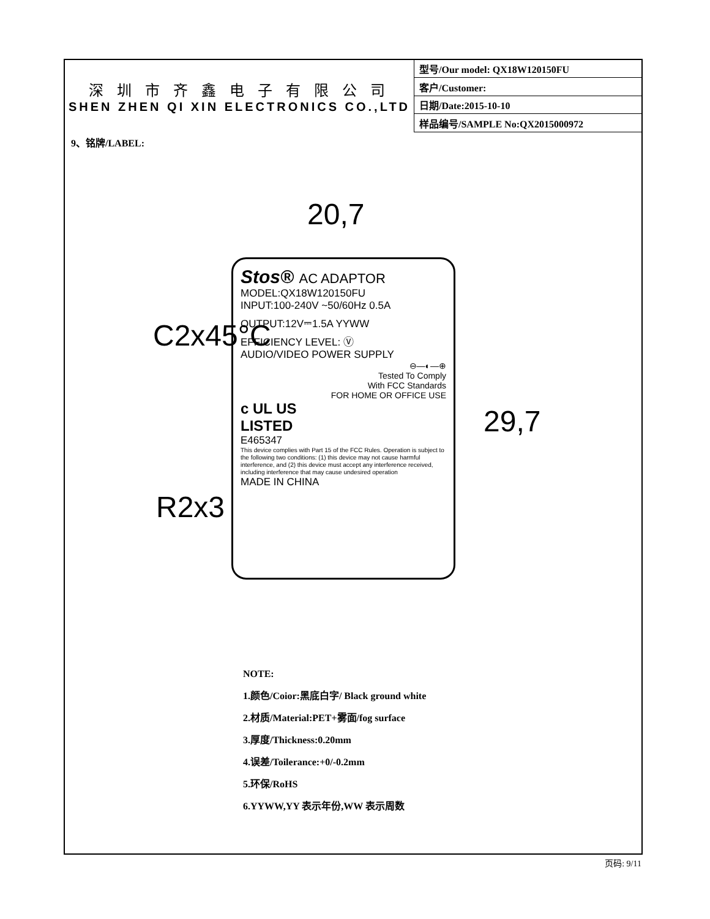深 圳 市 齐 鑫 电 子 有 限 公 司
SHEN ZHEN QI XIN ELECTRONICS CO.,LTD
| 型号/Our model: QX18W120150FU |
| 客户/Customer: |
| 日期/Date:2015-10-10 |
| 样品编号/SAMPLE No:QX2015000972 |
9、铭牌/LABEL:
20,7
C2x45°C
R2x3
29,7
Stos® AC ADAPTOR
MODEL:QX18W120150FU
INPUT:100-240V ~50/60Hz 0.5A
OUTPUT:12V⎓1.5A YYWW
EFFICIENCY LEVEL: Ⓥ
AUDIO/VIDEO POWER SUPPLY
⊖—◐—⊕
Tested To Comply
With FCC Standards
FOR HOME OR OFFICE USE
c UL US
LISTED
E465347
This device complies with Part 15 of the FCC Rules. Operation is subject to the following two conditions: (1) this device may not cause harmful interference, and (2) this device must accept any interference received, including interference that may cause undesired operation
MADE IN CHINA
NOTE:
1.颜色/Coior:黑底白字/ Black ground white
2.材质/Material:PET+雾面/fog surface
3.厚度/Thickness:0.20mm
4.误差/Toilerance:+0/-0.2mm
5.环保/RoHS
6.YYWW,YY 表示年份,WW 表示周数
页码: 9/11